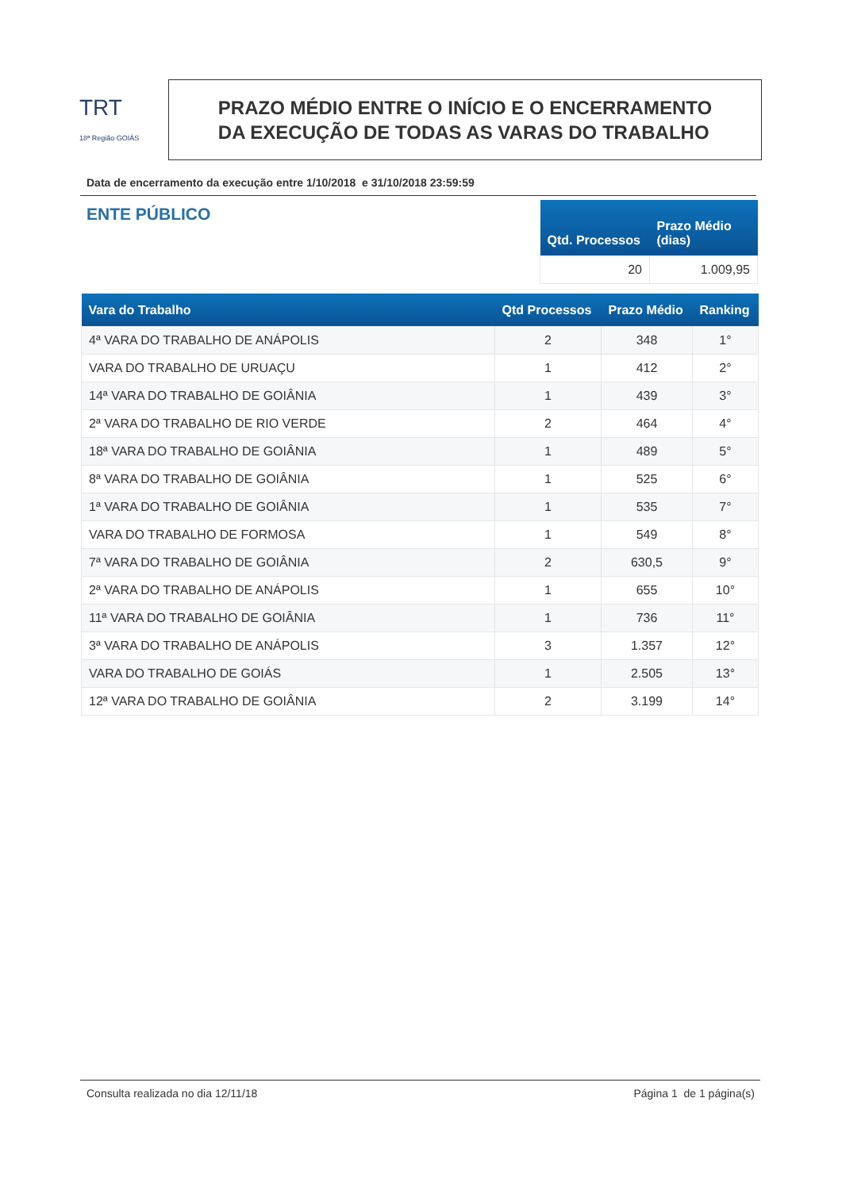TRT
18ª Região GOIÁS
PRAZO MÉDIO ENTRE O INÍCIO E O ENCERRAMENTO
DA EXECUÇÃO DE TODAS AS VARAS DO TRABALHO
Data de encerramento da execução entre 1/10/2018 e 31/10/2018 23:59:59
ENTE PÚBLICO
| Qtd. Processos | Prazo Médio (dias) |
| --- | --- |
| 20 | 1.009,95 |
| Vara do Trabalho | Qtd Processos | Prazo Médio | Ranking |
| --- | --- | --- | --- |
| 4ª VARA DO TRABALHO DE ANÁPOLIS | 2 | 348 | 1° |
| VARA DO TRABALHO DE URUAÇU | 1 | 412 | 2° |
| 14ª VARA DO TRABALHO DE GOIÂNIA | 1 | 439 | 3° |
| 2ª VARA DO TRABALHO DE RIO VERDE | 2 | 464 | 4° |
| 18ª VARA DO TRABALHO DE GOIÂNIA | 1 | 489 | 5° |
| 8ª VARA DO TRABALHO DE GOIÂNIA | 1 | 525 | 6° |
| 1ª VARA DO TRABALHO DE GOIÂNIA | 1 | 535 | 7° |
| VARA DO TRABALHO DE FORMOSA | 1 | 549 | 8° |
| 7ª VARA DO TRABALHO DE GOIÂNIA | 2 | 630,5 | 9° |
| 2ª VARA DO TRABALHO DE ANÁPOLIS | 1 | 655 | 10° |
| 11ª VARA DO TRABALHO DE GOIÂNIA | 1 | 736 | 11° |
| 3ª VARA DO TRABALHO DE ANÁPOLIS | 3 | 1.357 | 12° |
| VARA DO TRABALHO DE GOIÁS | 1 | 2.505 | 13° |
| 12ª VARA DO TRABALHO DE GOIÂNIA | 2 | 3.199 | 14° |
Consulta realizada no dia 12/11/18 Página 1 de 1 página(s)